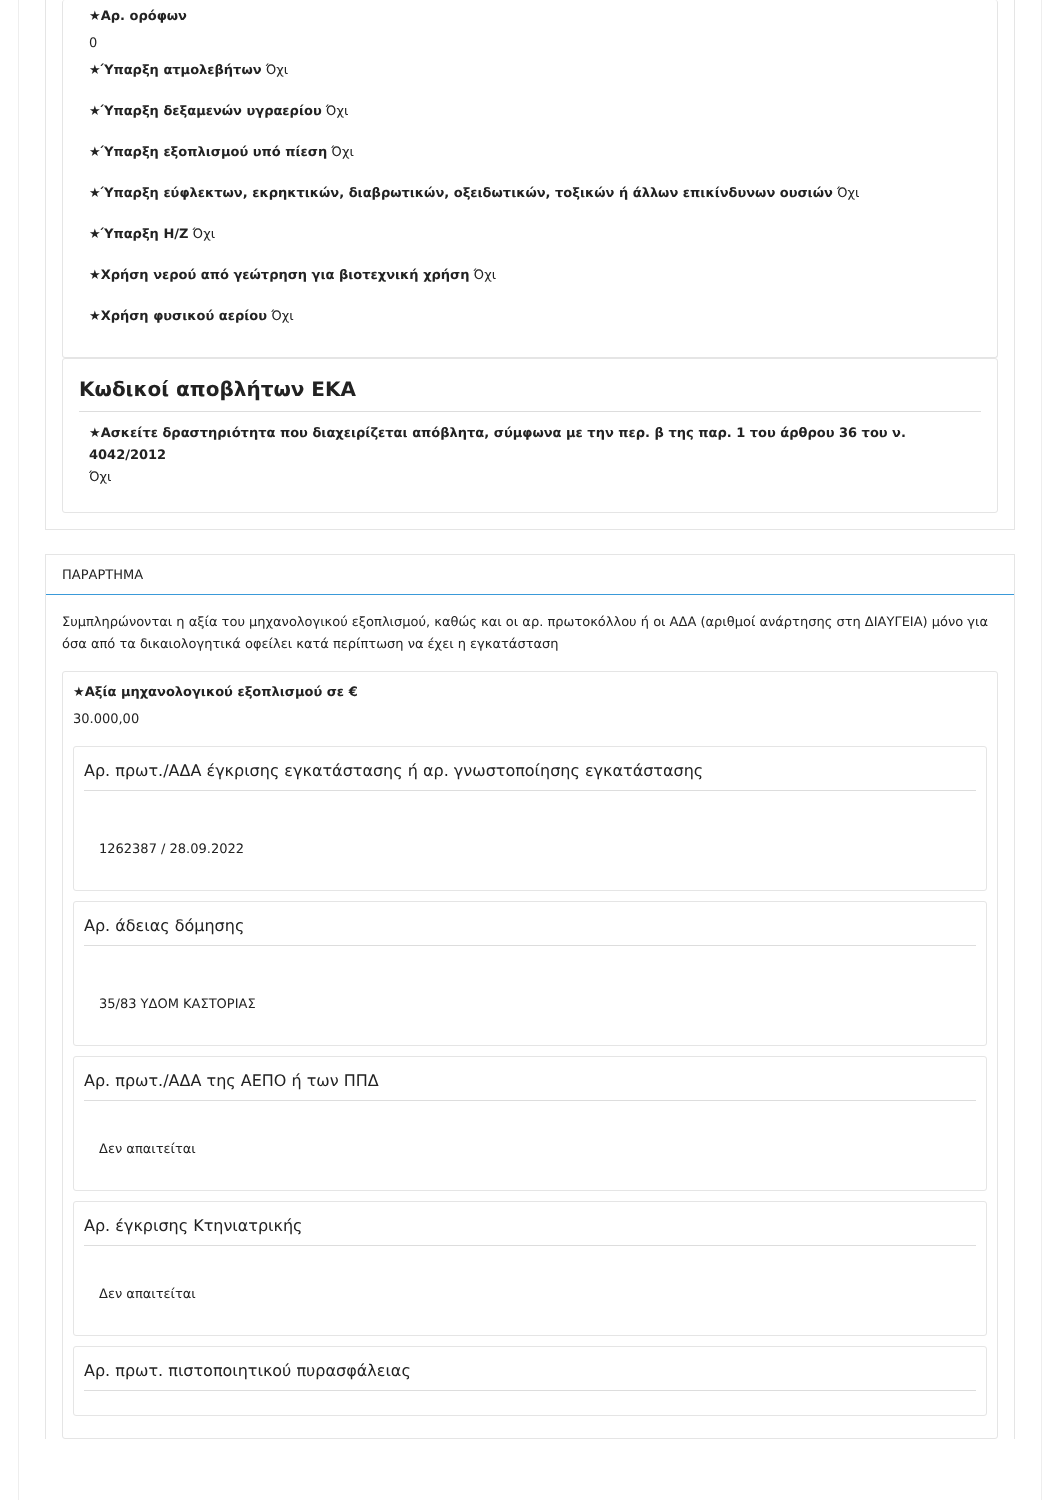★Αρ. ορόφων
0
★Ύπαρξη ατμολεβήτων Όχι
★Ύπαρξη δεξαμενών υγραερίου Όχι
★Ύπαρξη εξοπλισμού υπό πίεση Όχι
★Ύπαρξη εύφλεκτων, εκρηκτικών, διαβρωτικών, οξειδωτικών, τοξικών ή άλλων επικίνδυνων ουσιών Όχι
★Ύπαρξη Η/Ζ Όχι
★Χρήση νερού από γεώτρηση για βιοτεχνική χρήση Όχι
★Χρήση φυσικού αερίου Όχι
Κωδικοί αποβλήτων ΕΚΑ
★Ασκείτε δραστηριότητα που διαχειρίζεται απόβλητα, σύμφωνα με την περ. β της παρ. 1 του άρθρου 36 του ν. 4042/2012
Όχι
ΠΑΡΑΡΤΗΜΑ
Συμπληρώνονται η αξία του μηχανολογικού εξοπλισμού, καθώς και οι αρ. πρωτοκόλλου ή οι ΑΔΑ (αριθμοί ανάρτησης στη ΔΙΑΥΓΕΙΑ) μόνο για όσα από τα δικαιολογητικά οφείλει κατά περίπτωση να έχει η εγκατάσταση
★Αξία μηχανολογικού εξοπλισμού σε €
30.000,00
Αρ. πρωτ./ΑΔΑ έγκρισης εγκατάστασης ή αρ. γνωστοποίησης εγκατάστασης
1262387 / 28.09.2022
Αρ. άδειας δόμησης
35/83 ΥΔΟΜ ΚΑΣΤΟΡΙΑΣ
Αρ. πρωτ./ΑΔΑ της ΑΕΠΟ ή των ΠΠΔ
Δεν απαιτείται
Αρ. έγκρισης Κτηνιατρικής
Δεν απαιτείται
Αρ. πρωτ. πιστοποιητικού πυρασφάλειας